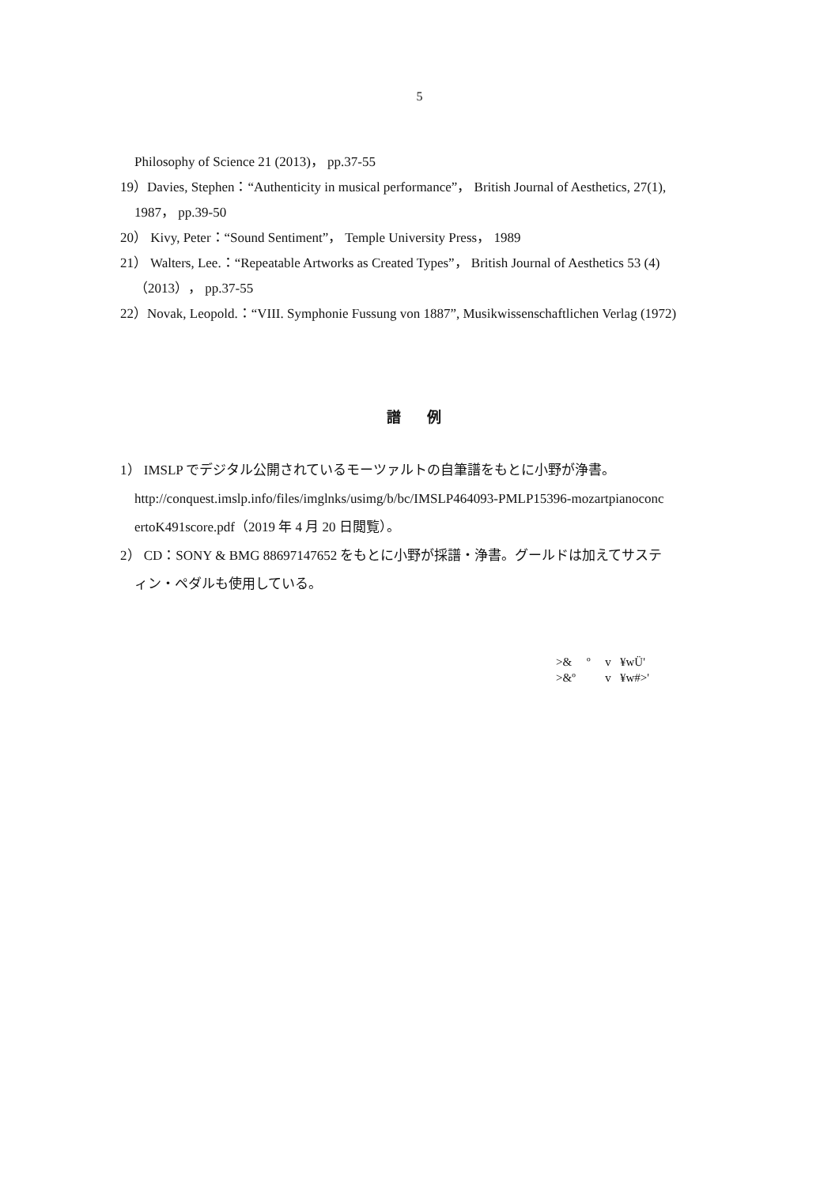5
Philosophy of Science 21 (2013)， pp.37-55
19）Davies, Stephen：“Authenticity in musical performance”， British Journal of Aesthetics, 27(1),
1987， pp.39-50
20） Kivy, Peter：“Sound Sentiment”， Temple University Press， 1989
21） Walters, Lee.：“Repeatable Artworks as Created Types”， British Journal of Aesthetics 53 (4)
（2013）， pp.37-55
22）Novak, Leopold.：“VIII. Symphonie Fussung von 1887”, Musikwissenschaftlichen Verlag (1972)
譜 例
1） IMSLP でデジタル公開されているモーツァルトの自筆譜をもとに小野が浄書。
http://conquest.imslp.info/files/imglnks/usimg/b/bc/IMSLP464093-PMLP15396-mozartpianoconc
ertoK491score.pdf（2019 年 4 月 20 日閲覧）。
2） CD：SONY & BMG 88697147652 をもとに小野が採譜・浄書。グールドは加えてサステ
ィン・ペダルも使用している。
>& º v ¥wÜ' >&º v ¥w#>'